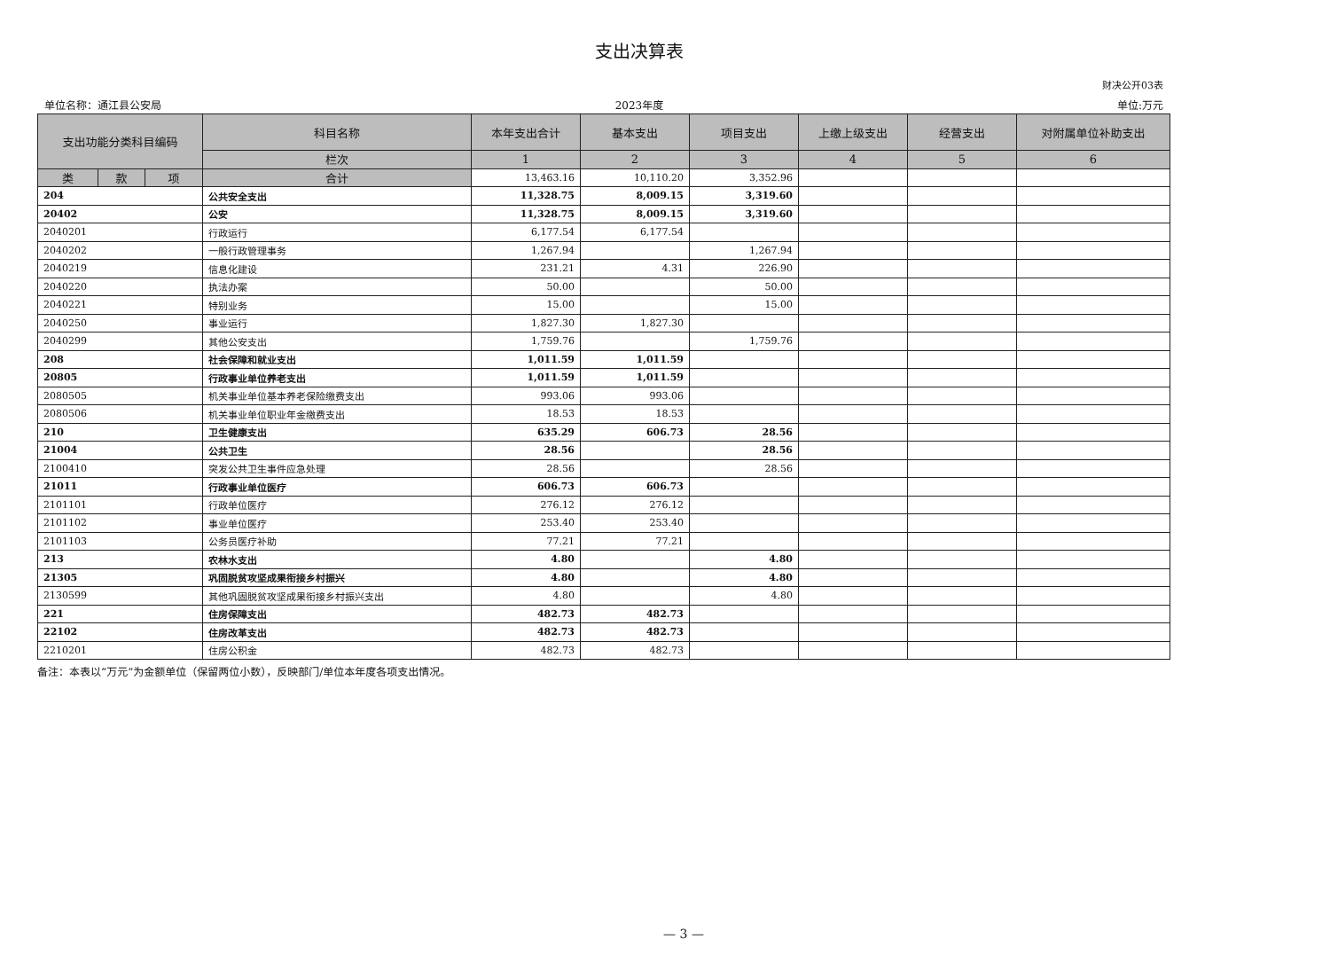支出决算表
财决公开03表
单位名称：通江县公安局 2023年度 单位:万元
| 支出功能分类科目编码 | | | 科目名称 | 本年支出合计 | 基本支出 | 项目支出 | 上缴上级支出 | 经营支出 | 对附属单位补助支出 |
| --- | --- | --- | --- | --- | --- | --- | --- | --- | --- |
| | | | 栏次 | 1 | 2 | 3 | 4 | 5 | 6 |
| 类 | 款 | 项 | 合计 | 13,463.16 | 10,110.20 | 3,352.96 | | | |
| 204 | | | 公共安全支出 | 11,328.75 | 8,009.15 | 3,319.60 | | | |
| 20402 | | | 公安 | 11,328.75 | 8,009.15 | 3,319.60 | | | |
| 2040201 | | | 行政运行 | 6,177.54 | 6,177.54 | | | | |
| 2040202 | | | 一般行政管理事务 | 1,267.94 | | 1,267.94 | | | |
| 2040219 | | | 信息化建设 | 231.21 | 4.31 | 226.90 | | | |
| 2040220 | | | 执法办案 | 50.00 | | 50.00 | | | |
| 2040221 | | | 特别业务 | 15.00 | | 15.00 | | | |
| 2040250 | | | 事业运行 | 1,827.30 | 1,827.30 | | | | |
| 2040299 | | | 其他公安支出 | 1,759.76 | | 1,759.76 | | | |
| 208 | | | 社会保障和就业支出 | 1,011.59 | 1,011.59 | | | | |
| 20805 | | | 行政事业单位养老支出 | 1,011.59 | 1,011.59 | | | | |
| 2080505 | | | 机关事业单位基本养老保险缴费支出 | 993.06 | 993.06 | | | | |
| 2080506 | | | 机关事业单位职业年金缴费支出 | 18.53 | 18.53 | | | | |
| 210 | | | 卫生健康支出 | 635.29 | 606.73 | 28.56 | | | |
| 21004 | | | 公共卫生 | 28.56 | | 28.56 | | | |
| 2100410 | | | 突发公共卫生事件应急处理 | 28.56 | | 28.56 | | | |
| 21011 | | | 行政事业单位医疗 | 606.73 | 606.73 | | | | |
| 2101101 | | | 行政单位医疗 | 276.12 | 276.12 | | | | |
| 2101102 | | | 事业单位医疗 | 253.40 | 253.40 | | | | |
| 2101103 | | | 公务员医疗补助 | 77.21 | 77.21 | | | | |
| 213 | | | 农林水支出 | 4.80 | | 4.80 | | | |
| 21305 | | | 巩固脱贫攻坚成果衔接乡村振兴 | 4.80 | | 4.80 | | | |
| 2130599 | | | 其他巩固脱贫攻坚成果衔接乡村振兴支出 | 4.80 | | 4.80 | | | |
| 221 | | | 住房保障支出 | 482.73 | 482.73 | | | | |
| 22102 | | | 住房改革支出 | 482.73 | 482.73 | | | | |
| 2210201 | | | 住房公积金 | 482.73 | 482.73 | | | | |
备注：本表以“万元”为金额单位（保留两位小数），反映部门/单位本年度各项支出情况。
— 3 —